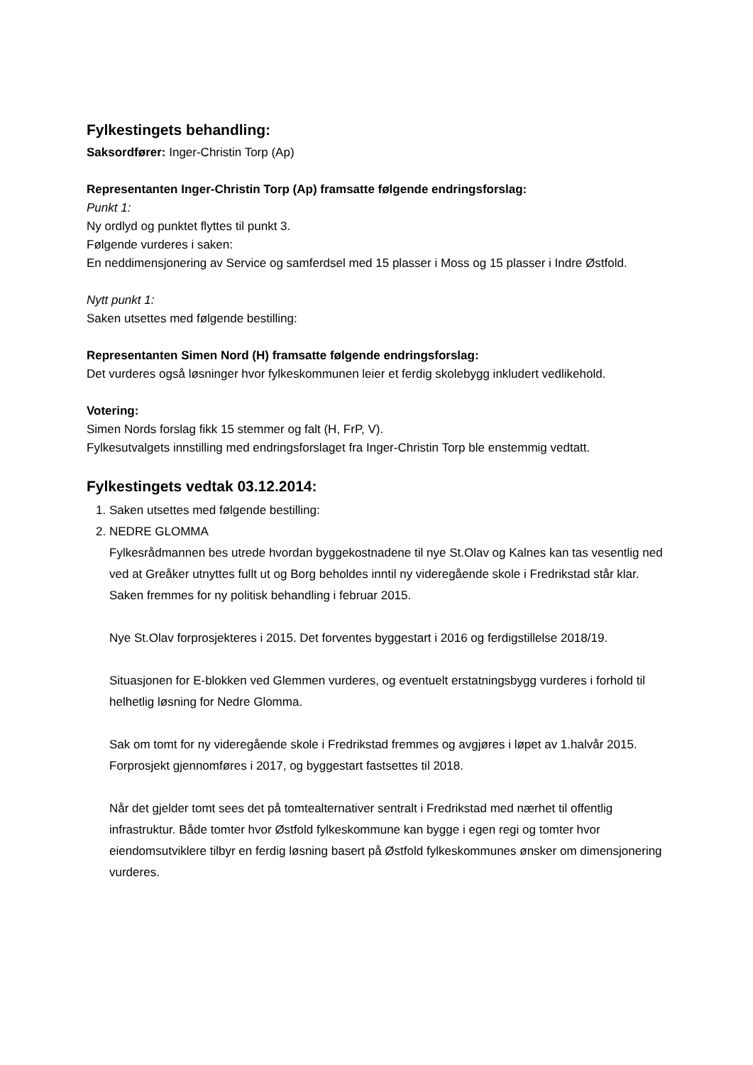Fylkestingets behandling:
Saksordfører: Inger-Christin Torp (Ap)
Representanten Inger-Christin Torp (Ap) framsatte følgende endringsforslag:
Punkt 1:
Ny ordlyd og punktet flyttes til punkt 3.
Følgende vurderes i saken:
En neddimensjonering av Service og samferdsel med 15 plasser i Moss og 15 plasser i Indre Østfold.
Nytt punkt 1:
Saken utsettes med følgende bestilling:
Representanten Simen Nord (H) framsatte følgende endringsforslag:
Det vurderes også løsninger hvor fylkeskommunen leier et ferdig skolebygg inkludert vedlikehold.
Votering:
Simen Nords forslag fikk 15 stemmer og falt (H, FrP, V).
Fylkesutvalgets innstilling med endringsforslaget fra Inger-Christin Torp ble enstemmig vedtatt.
Fylkestingets vedtak 03.12.2014:
1. Saken utsettes med følgende bestilling:
2. NEDRE GLOMMA
Fylkesrådmannen bes utrede hvordan byggekostnadene til nye St.Olav og Kalnes kan tas vesentlig ned ved at Greåker utnyttes fullt ut og Borg beholdes inntil ny videregående skole i Fredrikstad står klar. Saken fremmes for ny politisk behandling i februar 2015.
Nye St.Olav forprosjekteres i 2015. Det forventes byggestart i 2016 og ferdigstillelse 2018/19.
Situasjonen for E-blokken ved Glemmen vurderes, og eventuelt erstatningsbygg vurderes i forhold til helhetlig løsning for Nedre Glomma.
Sak om tomt for ny videregående skole i Fredrikstad fremmes og avgjøres i løpet av 1.halvår 2015. Forprosjekt gjennomføres i 2017, og byggestart fastsettes til 2018.
Når det gjelder tomt sees det på tomtealternativer sentralt i Fredrikstad med nærhet til offentlig infrastruktur. Både tomter hvor Østfold fylkeskommune kan bygge i egen regi og tomter hvor eiendomsutviklere tilbyr en ferdig løsning basert på Østfold fylkeskommunes ønsker om dimensjonering vurderes.